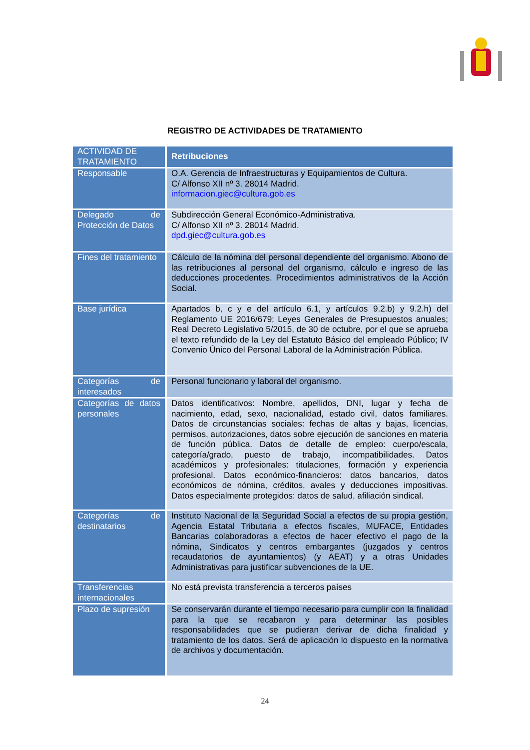REGISTRO DE ACTIVIDADES DE TRATAMIENTO
| ACTIVIDAD DE TRATAMIENTO | Retribuciones |
| --- | --- |
| Responsable | O.A. Gerencia de Infraestructuras y Equipamientos de Cultura. C/ Alfonso XII nº 3. 28014 Madrid. informacion.giec@cultura.gob.es |
| Delegado de Protección de Datos | Subdirección General Económico-Administrativa. C/ Alfonso XII nº 3. 28014 Madrid. dpd.giec@cultura.gob.es |
| Fines del tratamiento | Cálculo de la nómina del personal dependiente del organismo. Abono de las retribuciones al personal del organismo, cálculo e ingreso de las deducciones procedentes. Procedimientos administrativos de la Acción Social. |
| Base jurídica | Apartados b, c y e del artículo 6.1, y artículos 9.2.b) y 9.2.h) del Reglamento UE 2016/679; Leyes Generales de Presupuestos anuales; Real Decreto Legislativo 5/2015, de 30 de octubre, por el que se aprueba el texto refundido de la Ley del Estatuto Básico del empleado Público; IV Convenio Único del Personal Laboral de la Administración Pública. |
| Categorías de interesados | Personal funcionario y laboral del organismo. |
| Categorías de datos personales | Datos identificativos: Nombre, apellidos, DNI, lugar y fecha de nacimiento, edad, sexo, nacionalidad, estado civil, datos familiares. Datos de circunstancias sociales: fechas de altas y bajas, licencias, permisos, autorizaciones, datos sobre ejecución de sanciones en materia de función pública. Datos de detalle de empleo: cuerpo/escala, categoría/grado, puesto de trabajo, incompatibilidades. Datos académicos y profesionales: titulaciones, formación y experiencia profesional. Datos económico-financieros: datos bancarios, datos económicos de nómina, créditos, avales y deducciones impositivas. Datos especialmente protegidos: datos de salud, afiliación sindical. |
| Categorías de destinatarios | Instituto Nacional de la Seguridad Social a efectos de su propia gestión, Agencia Estatal Tributaria a efectos fiscales, MUFACE, Entidades Bancarias colaboradoras a efectos de hacer efectivo el pago de la nómina, Sindicatos y centros embargantes (juzgados y centros recaudatorios de ayuntamientos) (y AEAT) y a otras Unidades Administrativas para justificar subvenciones de la UE. |
| Transferencias internacionales | No está prevista transferencia a terceros países |
| Plazo de supresión | Se conservarán durante el tiempo necesario para cumplir con la finalidad para la que se recabaron y para determinar las posibles responsabilidades que se pudieran derivar de dicha finalidad y tratamiento de los datos. Será de aplicación lo dispuesto en la normativa de archivos y documentación. |
24